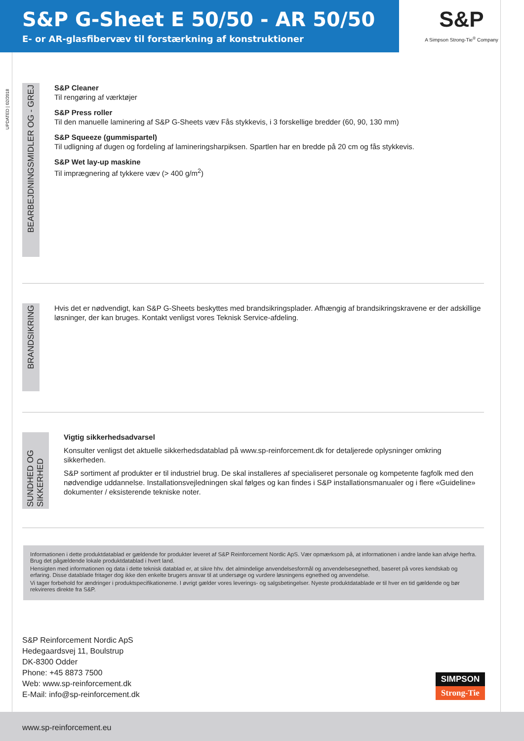S&P G-Sheet E 50/50 - AR 50/50
E- or AR-glasfibervæv til forstærkning af konstruktioner
S&P
A Simpson Strong-Tie<sup>®</sup> Company
UPDATED | 02/2018
BEARBEJDNINGSMIDLER OG - GREJ
S&P Cleaner
Til rengøring af værktøjer
S&P Press roller
Til den manuelle laminering af S&P G-Sheets væv Fås stykkevis, i 3 forskellige bredder (60, 90, 130 mm)
S&P Squeeze (gummispartel)
Til udligning af dugen og fordeling af lamineringsharpiksen. Spartlen har en bredde på 20 cm og fås stykkevis.
S&P Wet lay-up maskine
Til imprægnering af tykkere væv (> 400 g/m<sup>2</sup>)
BRANDSIKRING
Hvis det er nødvendigt, kan S&P G-Sheets beskyttes med brandsikringsplader. Afhængig af brandsikringskravene er der adskillige løsninger, der kan bruges. Kontakt venligst vores Teknisk Service-afdeling.
SUNDHED OG SIKKERHED
Vigtig sikkerhedsadvarsel
Konsulter venligst det aktuelle sikkerhedsdatablad på www.sp-reinforcement.dk for detaljerede oplysninger omkring sikkerheden.
S&P sortiment af produkter er til industriel brug. De skal installeres af specialiseret personale og kompetente fagfolk med den nødvendige uddannelse. Installationsvejledningen skal følges og kan findes i S&P installationsmanualer og i flere «Guideline» dokumenter / eksisterende tekniske noter.
Informationen i dette produktdatablad er gældende for produkter leveret af S&P Reinforcement Nordic ApS. Vær opmærksom på, at informationen i andre lande kan afvige herfra. Brug det pågældende lokale produktdatablad i hvert land.
Hensigten med informationen og data i dette teknisk datablad er, at sikre hhv. det almindelige anvendelsesformål og anvendelsesegnethed, baseret på vores kendskab og erfaring. Disse datablade fritager dog ikke den enkelte brugers ansvar til at undersøge og vurdere løsningens egnethed og anvendelse.
Vi tager forbehold for ændringer i produktspecifikationerne. I øvrigt gælder vores leverings- og salgsbetingelser. Nyeste produktdatablade er til hver en tid gældende og bør rekvireres direkte fra S&P.
S&P Reinforcement Nordic ApS
Hedegaardsvej 11, Boulstrup
DK-8300 Odder
Phone: +45 8873 7500
Web: www.sp-reinforcement.dk
E-Mail: info@sp-reinforcement.dk
SIMPSON
Strong-Tie
www.sp-reinforcement.eu